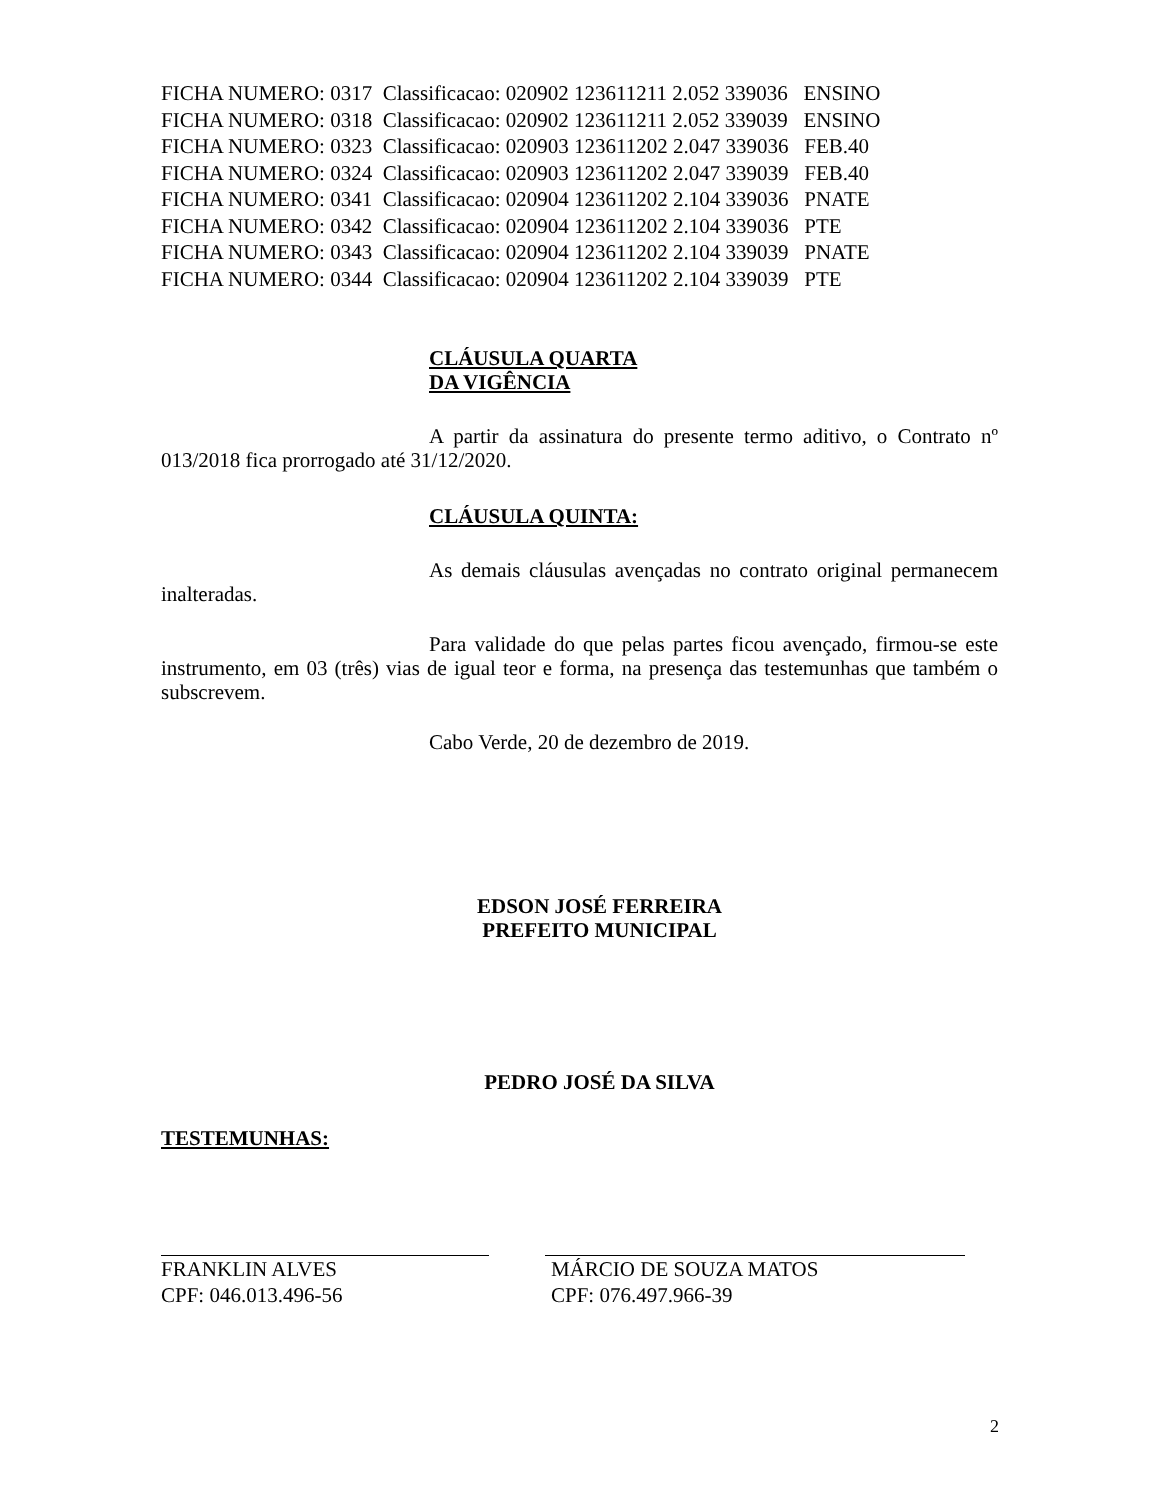FICHA NUMERO: 0317 Classificacao: 020902 123611211 2.052 339036 ENSINO FICHA NUMERO: 0318 Classificacao: 020902 123611211 2.052 339039 ENSINO FICHA NUMERO: 0323 Classificacao: 020903 123611202 2.047 339036 FEB.40 FICHA NUMERO: 0324 Classificacao: 020903 123611202 2.047 339039 FEB.40 FICHA NUMERO: 0341 Classificacao: 020904 123611202 2.104 339036 PNATE FICHA NUMERO: 0342 Classificacao: 020904 123611202 2.104 339036 PTE FICHA NUMERO: 0343 Classificacao: 020904 123611202 2.104 339039 PNATE FICHA NUMERO: 0344 Classificacao: 020904 123611202 2.104 339039 PTE
CLÁUSULA QUARTA
DA VIGÊNCIA
A partir da assinatura do presente termo aditivo, o Contrato nº 013/2018 fica prorrogado até 31/12/2020.
CLÁUSULA QUINTA:
As demais cláusulas avençadas no contrato original permanecem inalteradas.
Para validade do que pelas partes ficou avençado, firmou-se este instrumento, em 03 (três) vias de igual teor e forma, na presença das testemunhas que também o subscrevem.
Cabo Verde, 20 de dezembro de 2019.
EDSON JOSÉ FERREIRA
PREFEITO MUNICIPAL
PEDRO JOSÉ DA SILVA
TESTEMUNHAS:
FRANKLIN ALVES
CPF: 046.013.496-56
MÁRCIO DE SOUZA MATOS
CPF: 076.497.966-39
2